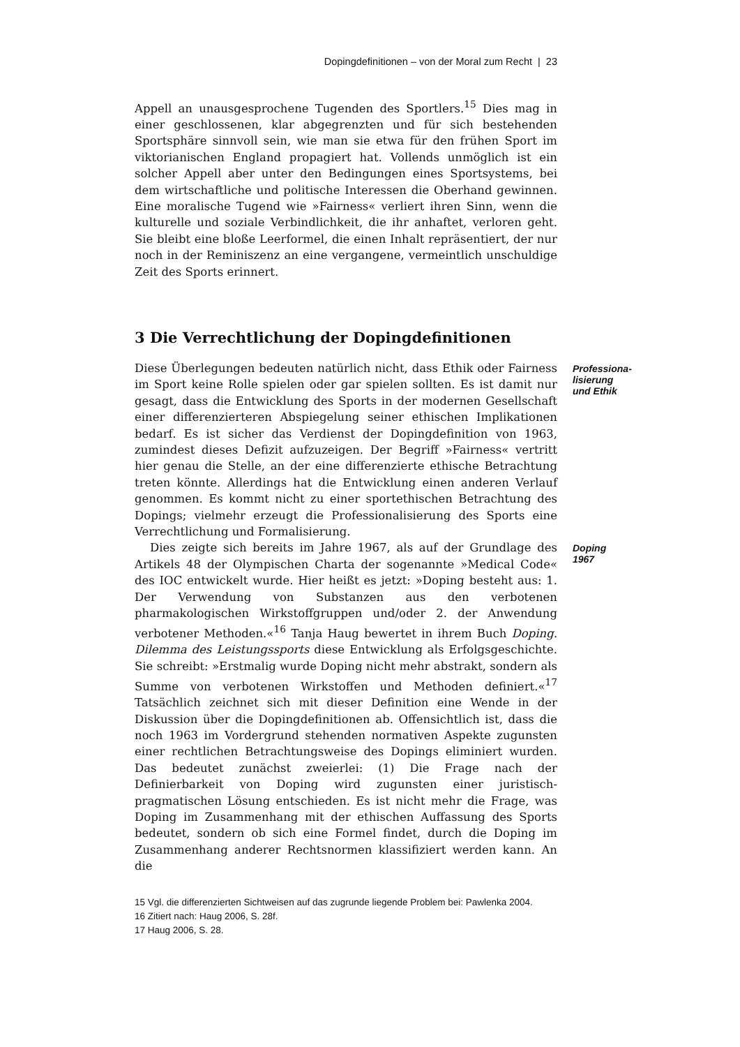Dopingdefinitionen – von der Moral zum Recht | 23
Appell an unausgesprochene Tugenden des Sportlers.<sup>15</sup> Dies mag in einer geschlossenen, klar abgegrenzten und für sich bestehenden Sportsphäre sinnvoll sein, wie man sie etwa für den frühen Sport im viktorianischen England propagiert hat. Vollends unmöglich ist ein solcher Appell aber unter den Bedingungen eines Sportsystems, bei dem wirtschaftliche und politische Interessen die Oberhand gewinnen. Eine moralische Tugend wie »Fairness« verliert ihren Sinn, wenn die kulturelle und soziale Verbindlichkeit, die ihr anhaftet, verloren geht. Sie bleibt eine bloße Leerformel, die einen Inhalt repräsentiert, der nur noch in der Reminiszenz an eine vergangene, vermeintlich unschuldige Zeit des Sports erinnert.
3 Die Verrechtlichung der Dopingdefinitionen
Diese Überlegungen bedeuten natürlich nicht, dass Ethik oder Fairness im Sport keine Rolle spielen oder gar spielen sollten. Es ist damit nur gesagt, dass die Entwicklung des Sports in der modernen Gesellschaft einer differenzierteren Abspiegelung seiner ethischen Implikationen bedarf. Es ist sicher das Verdienst der Dopingdefinition von 1963, zumindest dieses Defizit aufzuzeigen. Der Begriff »Fairness« vertritt hier genau die Stelle, an der eine differenzierte ethische Betrachtung treten könnte. Allerdings hat die Entwicklung einen anderen Verlauf genommen. Es kommt nicht zu einer sportethischen Betrachtung des Dopings; vielmehr erzeugt die Professionalisierung des Sports eine Verrechtlichung und Formalisierung.
Professiona-
lisierung
und Ethik
Dies zeigte sich bereits im Jahre 1967, als auf der Grundlage des Artikels 48 der Olympischen Charta der sogenannte »Medical Code« des IOC entwickelt wurde. Hier heißt es jetzt: »Doping besteht aus: 1. Der Verwendung von Substanzen aus den verbotenen pharmakologischen Wirkstoffgruppen und/oder 2. der Anwendung verbotener Methoden.«<sup>16</sup> Tanja Haug bewertet in ihrem Buch Doping. Dilemma des Leistungssports diese Entwicklung als Erfolgsgeschichte. Sie schreibt: »Erstmalig wurde Doping nicht mehr abstrakt, sondern als Summe von verbotenen Wirkstoffen und Methoden definiert.«<sup>17</sup> Tatsächlich zeichnet sich mit dieser Definition eine Wende in der Diskussion über die Dopingdefinitionen ab. Offensichtlich ist, dass die noch 1963 im Vordergrund stehenden normativen Aspekte zugunsten einer rechtlichen Betrachtungsweise des Dopings eliminiert wurden. Das bedeutet zunächst zweierlei: (1) Die Frage nach der Definierbarkeit von Doping wird zugunsten einer juristisch-pragmatischen Lösung entschieden. Es ist nicht mehr die Frage, was Doping im Zusammenhang mit der ethischen Auffassung des Sports bedeutet, sondern ob sich eine Formel findet, durch die Doping im Zusammenhang anderer Rechtsnormen klassifiziert werden kann. An die
Doping
1967
15 Vgl. die differenzierten Sichtweisen auf das zugrunde liegende Problem bei: Pawlenka 2004.
16 Zitiert nach: Haug 2006, S. 28f.
17 Haug 2006, S. 28.